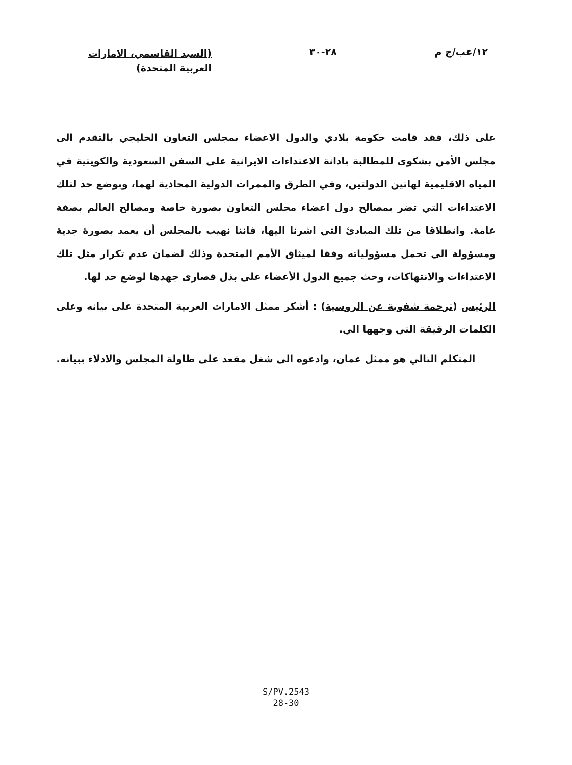١٢/عب/ج م ٢٨-٣٠
(السيد القاسمي، الامارات العربية المتحدة)
على ذلك، فقد قامت حكومة بلادي والدول الاعضاء بمجلس التعاون الخليجي بالتقدم الى مجلس الأمن بشكوى للمطالبة بادانة الاعتداءات الايرانية على السفن السعودية والكويتية في المياه الاقليمية لهاتين الدولتين، وفي الطرق والممرات الدولية المحاذية لهما، وبوضع حد لتلك الاعتداءات التي تضر بمصالح دول اعضاء مجلس التعاون بصورة خاصة ومصالح العالم بصفة عامة. وانطلاقا من تلك المبادئ التي اشرنا اليها، فاننا نهيب بالمجلس أن يعمد بصورة جدية ومسؤولة الى تحمل مسؤولياته وفقا لميثاق الأمم المتحدة وذلك لضمان عدم تكرار مثل تلك الاعتداءات والانتهاكات، وحث جميع الدول الأعضاء على بذل قصارى جهدها لوضع حد لها.
الرئيس (ترجمة شفوية عن الروسية) : أشكر ممثل الامارات العربية المتحدة على بيانه وعلى الكلمات الرقيقة التي وجهها الي.
المتكلم التالي هو ممثل عمان، وادعوه الى شغل مقعد على طاولة المجلس والادلاء ببيانه.
S/PV.2543
28-30